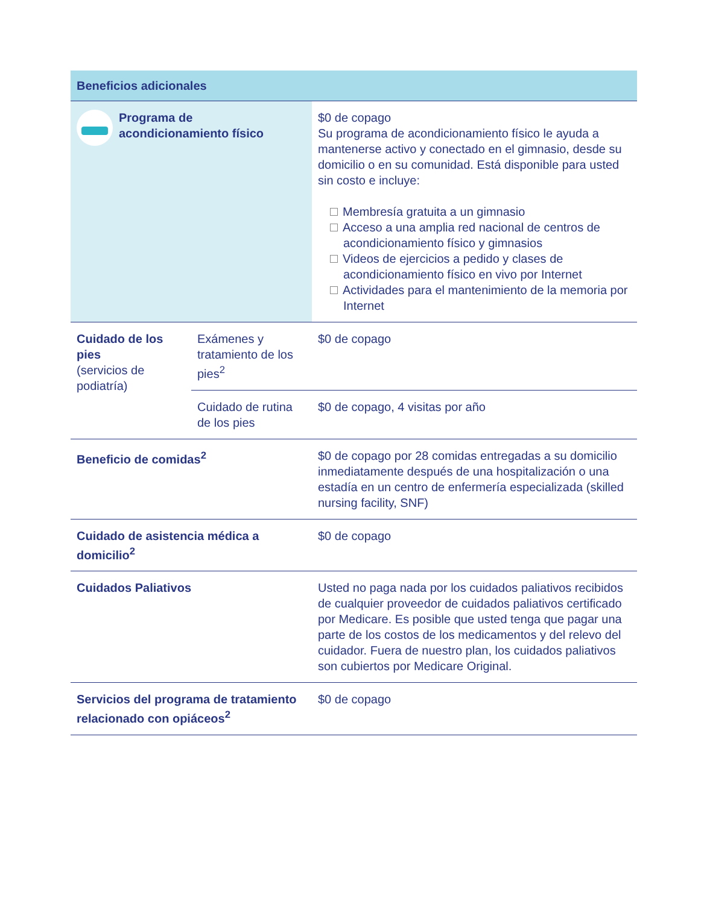| Beneficios adicionales | | |
| --- | --- | --- |
| Programa de acondicionamiento físico | | $0 de copago Su programa de acondicionamiento físico le ayuda a mantenerse activo y conectado en el gimnasio, desde su domicilio o en su comunidad. Está disponible para usted sin costo e incluye: Membresía gratuita a un gimnasio Acceso a una amplia red nacional de centros de acondicionamiento físico y gimnasios Videos de ejercicios a pedido y clases de acondicionamiento físico en vivo por Internet Actividades para el mantenimiento de la memoria por Internet |
| Cuidado de los pies (servicios de podiatría) | Exámenes y tratamiento de los pies<sup>2</sup> | $0 de copago |
| | Cuidado de rutina de los pies | $0 de copago, 4 visitas por año |
| Beneficio de comidas<sup>2</sup> | | $0 de copago por 28 comidas entregadas a su domicilio inmediatamente después de una hospitalización o una estadía en un centro de enfermería especializada (skilled nursing facility, SNF) |
| Cuidado de asistencia médica a domicilio<sup>2</sup> | | $0 de copago |
| Cuidados Paliativos | | Usted no paga nada por los cuidados paliativos recibidos de cualquier proveedor de cuidados paliativos certificado por Medicare. Es posible que usted tenga que pagar una parte de los costos de los medicamentos y del relevo del cuidador. Fuera de nuestro plan, los cuidados paliativos son cubiertos por Medicare Original. |
| Servicios del programa de tratamiento relacionado con opiáceos<sup>2</sup> | | $0 de copago |